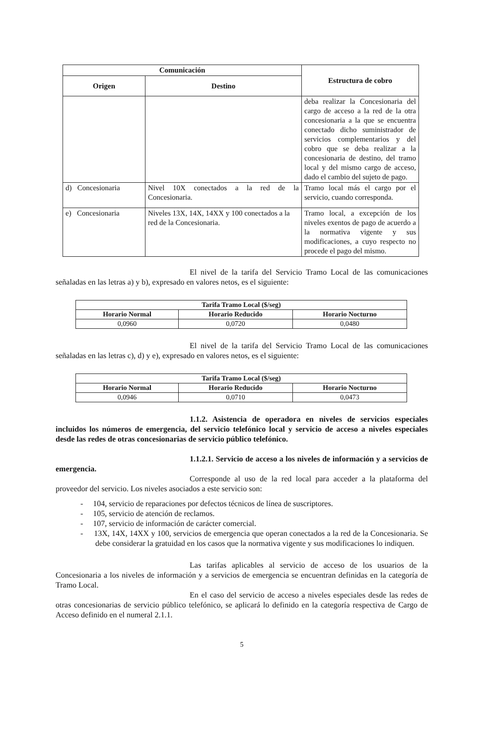| Comunicación | | Estructura de cobro |
| --- | --- | --- |
| Origen | Destino | |
| | | deba realizar la Concesionaria del cargo de acceso a la red de la otra concesionaria a la que se encuentra conectado dicho suministrador de servicios complementarios y del cobro que se deba realizar a la concesionaria de destino, del tramo local y del mismo cargo de acceso, dado el cambio del sujeto de pago. |
| d) Concesionaria | Nivel 10X conectados a la red de la Concesionaria. | Tramo local más el cargo por el servicio, cuando corresponda. |
| e) Concesionaria | Niveles 13X, 14X, 14XX y 100 conectados a la red de la Concesionaria. | Tramo local, a excepción de los niveles exentos de pago de acuerdo a la normativa vigente y sus modificaciones, a cuyo respecto no procede el pago del mismo. |
El nivel de la tarifa del Servicio Tramo Local de las comunicaciones señaladas en las letras a) y b), expresado en valores netos, es el siguiente:
| Tarifa Tramo Local ($/seg) | | |
| --- | --- | --- |
| Horario Normal | Horario Reducido | Horario Nocturno |
| 0,0960 | 0,0720 | 0,0480 |
El nivel de la tarifa del Servicio Tramo Local de las comunicaciones señaladas en las letras c), d) y e), expresado en valores netos, es el siguiente:
| Tarifa Tramo Local ($/seg) | | |
| --- | --- | --- |
| Horario Normal | Horario Reducido | Horario Nocturno |
| 0,0946 | 0,0710 | 0,0473 |
1.1.2. Asistencia de operadora en niveles de servicios especiales incluidos los números de emergencia, del servicio telefónico local y servicio de acceso a niveles especiales desde las redes de otras concesionarias de servicio público telefónico.
1.1.2.1. Servicio de acceso a los niveles de información y a servicios de emergencia.
Corresponde al uso de la red local para acceder a la plataforma del proveedor del servicio. Los niveles asociados a este servicio son:
- 104, servicio de reparaciones por defectos técnicos de línea de suscriptores.
- 105, servicio de atención de reclamos.
- 107, servicio de información de carácter comercial.
- 13X, 14X, 14XX y 100, servicios de emergencia que operan conectados a la red de la Concesionaria. Se debe considerar la gratuidad en los casos que la normativa vigente y sus modificaciones lo indiquen.
Las tarifas aplicables al servicio de acceso de los usuarios de la Concesionaria a los niveles de información y a servicios de emergencia se encuentran definidas en la categoría de Tramo Local.
En el caso del servicio de acceso a niveles especiales desde las redes de otras concesionarias de servicio público telefónico, se aplicará lo definido en la categoría respectiva de Cargo de Acceso definido en el numeral 2.1.1.
5